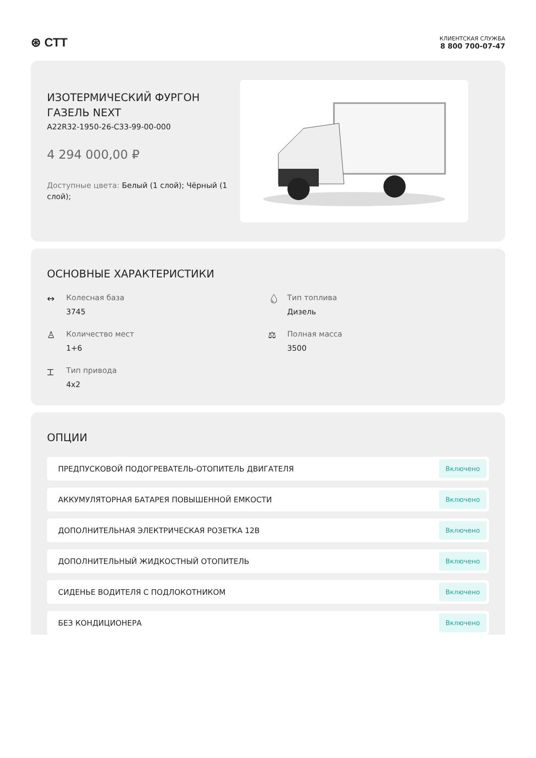⊛ СТТ
КЛИЕНТСКАЯ СЛУЖБА
8 800 700-07-47
ИЗОТЕРМИЧЕСКИЙ ФУРГОН ГАЗЕЛЬ NEXT
A22R32-1950-26-C33-99-00-000
4 294 000,00 ₽
Доступные цвета: Белый (1 слой); Чёрный (1 слой);
ОСНОВНЫЕ ХАРАКТЕРИСТИКИ
↔
Колесная база
3745
💧︎
Тип топлива
Дизель
♙
Количество мест
1+6
⚖︎
Полная масса
3500
⌶
Тип привода
4x2
ОПЦИИ
ПРЕДПУСКОВОЙ ПОДОГРЕВАТЕЛЬ-ОТОПИТЕЛЬ ДВИГАТЕЛЯ Включено
АККУМУЛЯТОРНАЯ БАТАРЕЯ ПОВЫШЕННОЙ ЕМКОСТИ Включено
ДОПОЛНИТЕЛЬНАЯ ЭЛЕКТРИЧЕСКАЯ РОЗЕТКА 12В Включено
ДОПОЛНИТЕЛЬНЫЙ ЖИДКОСТНЫЙ ОТОПИТЕЛЬ Включено
СИДЕНЬЕ ВОДИТЕЛЯ С ПОДЛОКОТНИКОМ Включено
БЕЗ КОНДИЦИОНЕРА Включено